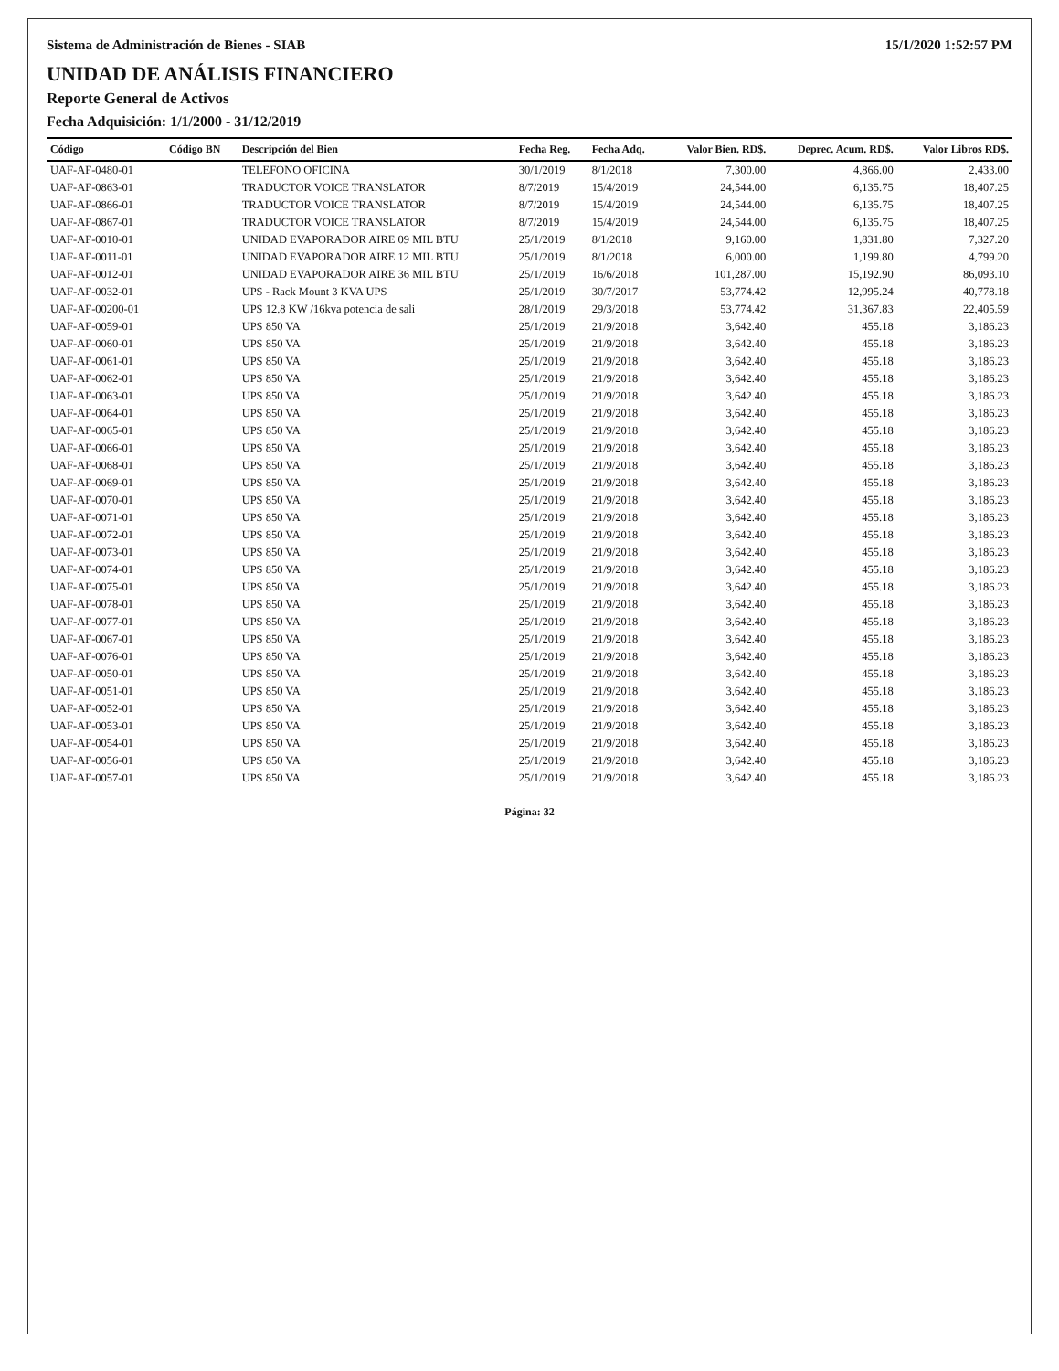Sistema de Administración de Bienes - SIAB 15/1/2020 1:52:57 PM
UNIDAD DE ANÁLISIS FINANCIERO
Reporte General de Activos
Fecha Adquisición: 1/1/2000 - 31/12/2019
| Código | Código BN | Descripción del Bien | Fecha Reg. | Fecha Adq. | Valor Bien. RD$. | Deprec. Acum. RD$. | Valor Libros RD$. |
| --- | --- | --- | --- | --- | --- | --- | --- |
| UAF-AF-0480-01 | | TELEFONO OFICINA | 30/1/2019 | 8/1/2018 | 7,300.00 | 4,866.00 | 2,433.00 |
| UAF-AF-0863-01 | | TRADUCTOR VOICE TRANSLATOR | 8/7/2019 | 15/4/2019 | 24,544.00 | 6,135.75 | 18,407.25 |
| UAF-AF-0866-01 | | TRADUCTOR VOICE TRANSLATOR | 8/7/2019 | 15/4/2019 | 24,544.00 | 6,135.75 | 18,407.25 |
| UAF-AF-0867-01 | | TRADUCTOR VOICE TRANSLATOR | 8/7/2019 | 15/4/2019 | 24,544.00 | 6,135.75 | 18,407.25 |
| UAF-AF-0010-01 | | UNIDAD EVAPORADOR AIRE 09 MIL BTU | 25/1/2019 | 8/1/2018 | 9,160.00 | 1,831.80 | 7,327.20 |
| UAF-AF-0011-01 | | UNIDAD EVAPORADOR AIRE 12 MIL BTU | 25/1/2019 | 8/1/2018 | 6,000.00 | 1,199.80 | 4,799.20 |
| UAF-AF-0012-01 | | UNIDAD EVAPORADOR AIRE 36 MIL BTU | 25/1/2019 | 16/6/2018 | 101,287.00 | 15,192.90 | 86,093.10 |
| UAF-AF-0032-01 | | UPS - Rack Mount 3 KVA UPS | 25/1/2019 | 30/7/2017 | 53,774.42 | 12,995.24 | 40,778.18 |
| UAF-AF-00200-01 | | UPS 12.8 KW /16kva potencia de sali | 28/1/2019 | 29/3/2018 | 53,774.42 | 31,367.83 | 22,405.59 |
| UAF-AF-0059-01 | | UPS 850 VA | 25/1/2019 | 21/9/2018 | 3,642.40 | 455.18 | 3,186.23 |
| UAF-AF-0060-01 | | UPS 850 VA | 25/1/2019 | 21/9/2018 | 3,642.40 | 455.18 | 3,186.23 |
| UAF-AF-0061-01 | | UPS 850 VA | 25/1/2019 | 21/9/2018 | 3,642.40 | 455.18 | 3,186.23 |
| UAF-AF-0062-01 | | UPS 850 VA | 25/1/2019 | 21/9/2018 | 3,642.40 | 455.18 | 3,186.23 |
| UAF-AF-0063-01 | | UPS 850 VA | 25/1/2019 | 21/9/2018 | 3,642.40 | 455.18 | 3,186.23 |
| UAF-AF-0064-01 | | UPS 850 VA | 25/1/2019 | 21/9/2018 | 3,642.40 | 455.18 | 3,186.23 |
| UAF-AF-0065-01 | | UPS 850 VA | 25/1/2019 | 21/9/2018 | 3,642.40 | 455.18 | 3,186.23 |
| UAF-AF-0066-01 | | UPS 850 VA | 25/1/2019 | 21/9/2018 | 3,642.40 | 455.18 | 3,186.23 |
| UAF-AF-0068-01 | | UPS 850 VA | 25/1/2019 | 21/9/2018 | 3,642.40 | 455.18 | 3,186.23 |
| UAF-AF-0069-01 | | UPS 850 VA | 25/1/2019 | 21/9/2018 | 3,642.40 | 455.18 | 3,186.23 |
| UAF-AF-0070-01 | | UPS 850 VA | 25/1/2019 | 21/9/2018 | 3,642.40 | 455.18 | 3,186.23 |
| UAF-AF-0071-01 | | UPS 850 VA | 25/1/2019 | 21/9/2018 | 3,642.40 | 455.18 | 3,186.23 |
| UAF-AF-0072-01 | | UPS 850 VA | 25/1/2019 | 21/9/2018 | 3,642.40 | 455.18 | 3,186.23 |
| UAF-AF-0073-01 | | UPS 850 VA | 25/1/2019 | 21/9/2018 | 3,642.40 | 455.18 | 3,186.23 |
| UAF-AF-0074-01 | | UPS 850 VA | 25/1/2019 | 21/9/2018 | 3,642.40 | 455.18 | 3,186.23 |
| UAF-AF-0075-01 | | UPS 850 VA | 25/1/2019 | 21/9/2018 | 3,642.40 | 455.18 | 3,186.23 |
| UAF-AF-0078-01 | | UPS 850 VA | 25/1/2019 | 21/9/2018 | 3,642.40 | 455.18 | 3,186.23 |
| UAF-AF-0077-01 | | UPS 850 VA | 25/1/2019 | 21/9/2018 | 3,642.40 | 455.18 | 3,186.23 |
| UAF-AF-0067-01 | | UPS 850 VA | 25/1/2019 | 21/9/2018 | 3,642.40 | 455.18 | 3,186.23 |
| UAF-AF-0076-01 | | UPS 850 VA | 25/1/2019 | 21/9/2018 | 3,642.40 | 455.18 | 3,186.23 |
| UAF-AF-0050-01 | | UPS 850 VA | 25/1/2019 | 21/9/2018 | 3,642.40 | 455.18 | 3,186.23 |
| UAF-AF-0051-01 | | UPS 850 VA | 25/1/2019 | 21/9/2018 | 3,642.40 | 455.18 | 3,186.23 |
| UAF-AF-0052-01 | | UPS 850 VA | 25/1/2019 | 21/9/2018 | 3,642.40 | 455.18 | 3,186.23 |
| UAF-AF-0053-01 | | UPS 850 VA | 25/1/2019 | 21/9/2018 | 3,642.40 | 455.18 | 3,186.23 |
| UAF-AF-0054-01 | | UPS 850 VA | 25/1/2019 | 21/9/2018 | 3,642.40 | 455.18 | 3,186.23 |
| UAF-AF-0056-01 | | UPS 850 VA | 25/1/2019 | 21/9/2018 | 3,642.40 | 455.18 | 3,186.23 |
| UAF-AF-0057-01 | | UPS 850 VA | 25/1/2019 | 21/9/2018 | 3,642.40 | 455.18 | 3,186.23 |
Página: 32